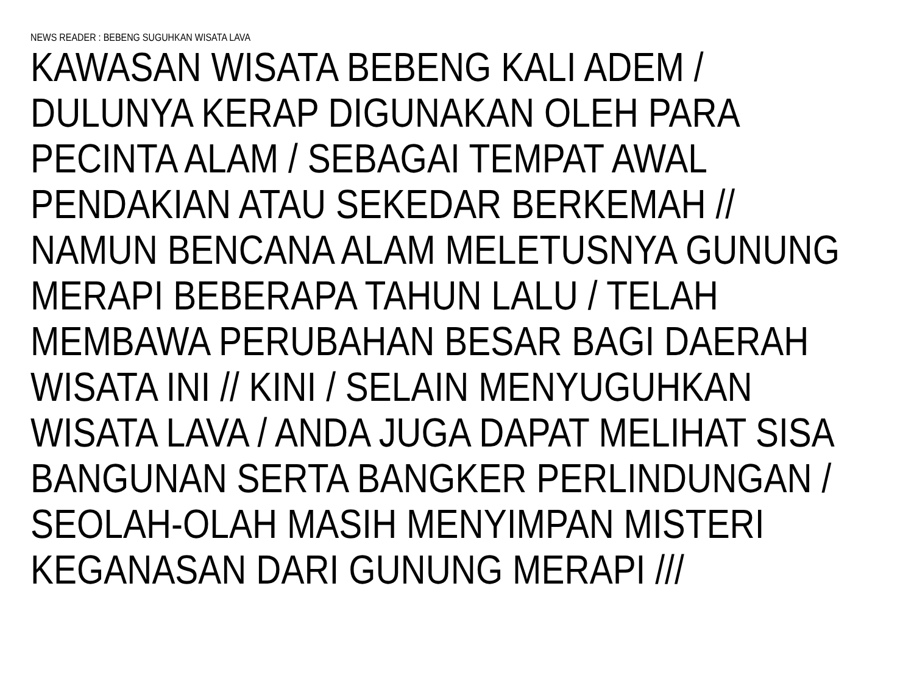NEWS READER : BEBENG SUGUHKAN WISATA LAVA
KAWASAN WISATA BEBENG KALI ADEM /
DULUNYA KERAP DIGUNAKAN OLEH PARA
PECINTA ALAM / SEBAGAI TEMPAT AWAL
PENDAKIAN ATAU SEKEDAR BERKEMAH //
NAMUN BENCANA ALAM MELETUSNYA GUNUNG
MERAPI BEBERAPA TAHUN LALU / TELAH
MEMBAWA PERUBAHAN BESAR BAGI DAERAH
WISATA INI // KINI / SELAIN MENYUGUHKAN
WISATA LAVA / ANDA JUGA DAPAT MELIHAT SISA
BANGUNAN SERTA BANGKER PERLINDUNGAN /
SEOLAH-OLAH MASIH MENYIMPAN MISTERI
KEGANASAN DARI GUNUNG MERAPI ///